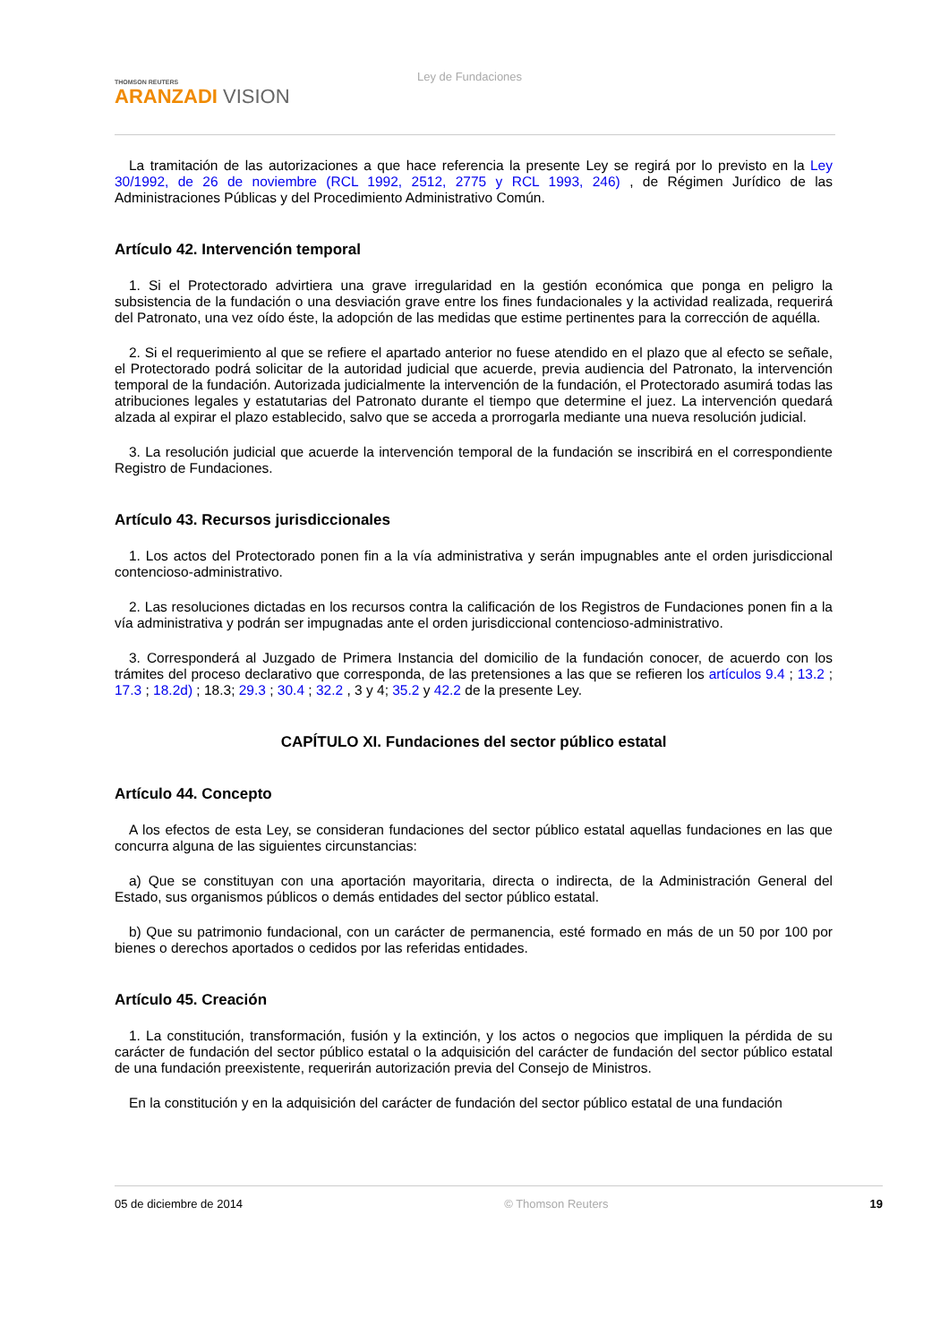THOMSON REUTERS
ARANZADI VISION
Ley de Fundaciones
La tramitación de las autorizaciones a que hace referencia la presente Ley se regirá por lo previsto en la Ley 30/1992, de 26 de noviembre (RCL 1992, 2512, 2775 y RCL 1993, 246) , de Régimen Jurídico de las Administraciones Públicas y del Procedimiento Administrativo Común.
Artículo 42. Intervención temporal
1. Si el Protectorado advirtiera una grave irregularidad en la gestión económica que ponga en peligro la subsistencia de la fundación o una desviación grave entre los fines fundacionales y la actividad realizada, requerirá del Patronato, una vez oído éste, la adopción de las medidas que estime pertinentes para la corrección de aquélla.
2. Si el requerimiento al que se refiere el apartado anterior no fuese atendido en el plazo que al efecto se señale, el Protectorado podrá solicitar de la autoridad judicial que acuerde, previa audiencia del Patronato, la intervención temporal de la fundación. Autorizada judicialmente la intervención de la fundación, el Protectorado asumirá todas las atribuciones legales y estatutarias del Patronato durante el tiempo que determine el juez. La intervención quedará alzada al expirar el plazo establecido, salvo que se acceda a prorrogarla mediante una nueva resolución judicial.
3. La resolución judicial que acuerde la intervención temporal de la fundación se inscribirá en el correspondiente Registro de Fundaciones.
Artículo 43. Recursos jurisdiccionales
1. Los actos del Protectorado ponen fin a la vía administrativa y serán impugnables ante el orden jurisdiccional contencioso-administrativo.
2. Las resoluciones dictadas en los recursos contra la calificación de los Registros de Fundaciones ponen fin a la vía administrativa y podrán ser impugnadas ante el orden jurisdiccional contencioso-administrativo.
3. Corresponderá al Juzgado de Primera Instancia del domicilio de la fundación conocer, de acuerdo con los trámites del proceso declarativo que corresponda, de las pretensiones a las que se refieren los artículos 9.4 ; 13.2 ; 17.3 ; 18.2d) ; 18.3; 29.3 ; 30.4 ; 32.2 , 3 y 4; 35.2 y 42.2 de la presente Ley.
CAPÍTULO XI. Fundaciones del sector público estatal
Artículo 44. Concepto
A los efectos de esta Ley, se consideran fundaciones del sector público estatal aquellas fundaciones en las que concurra alguna de las siguientes circunstancias:
a) Que se constituyan con una aportación mayoritaria, directa o indirecta, de la Administración General del Estado, sus organismos públicos o demás entidades del sector público estatal.
b) Que su patrimonio fundacional, con un carácter de permanencia, esté formado en más de un 50 por 100 por bienes o derechos aportados o cedidos por las referidas entidades.
Artículo 45. Creación
1. La constitución, transformación, fusión y la extinción, y los actos o negocios que impliquen la pérdida de su carácter de fundación del sector público estatal o la adquisición del carácter de fundación del sector público estatal de una fundación preexistente, requerirán autorización previa del Consejo de Ministros.
En la constitución y en la adquisición del carácter de fundación del sector público estatal de una fundación
05 de diciembre de 2014 © Thomson Reuters 19